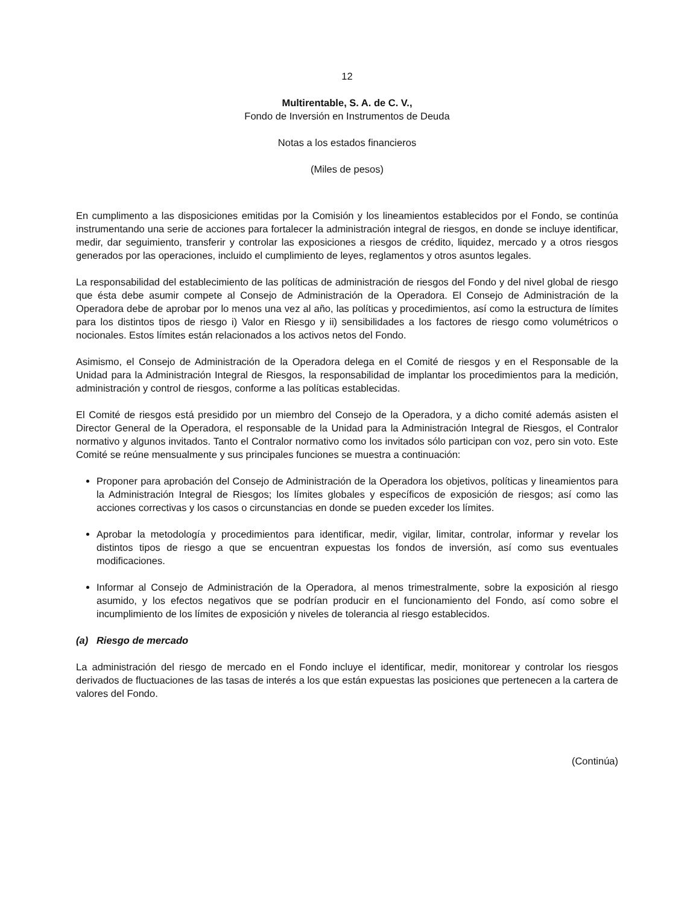12
Multirentable, S. A. de C. V.,
Fondo de Inversión en Instrumentos de Deuda
Notas a los estados financieros
(Miles de pesos)
En cumplimento a las disposiciones emitidas por la Comisión y los lineamientos establecidos por el Fondo, se continúa instrumentando una serie de acciones para fortalecer la administración integral de riesgos, en donde se incluye identificar, medir, dar seguimiento, transferir y controlar las exposiciones a riesgos de crédito, liquidez, mercado y a otros riesgos generados por las operaciones, incluido el cumplimiento de leyes, reglamentos y otros asuntos legales.
La responsabilidad del establecimiento de las políticas de administración de riesgos del Fondo y del nivel global de riesgo que ésta debe asumir compete al Consejo de Administración de la Operadora. El Consejo de Administración de la Operadora debe de aprobar por lo menos una vez al año, las políticas y procedimientos, así como la estructura de límites para los distintos tipos de riesgo i) Valor en Riesgo y ii) sensibilidades a los factores de riesgo como volumétricos o nocionales. Estos límites están relacionados a los activos netos del Fondo.
Asimismo, el Consejo de Administración de la Operadora delega en el Comité de riesgos y en el Responsable de la Unidad para la Administración Integral de Riesgos, la responsabilidad de implantar los procedimientos para la medición, administración y control de riesgos, conforme a las políticas establecidas.
El Comité de riesgos está presidido por un miembro del Consejo de la Operadora, y a dicho comité además asisten el Director General de la Operadora, el responsable de la Unidad para la Administración Integral de Riesgos, el Contralor normativo y algunos invitados. Tanto el Contralor normativo como los invitados sólo participan con voz, pero sin voto. Este Comité se reúne mensualmente y sus principales funciones se muestra a continuación:
Proponer para aprobación del Consejo de Administración de la Operadora los objetivos, políticas y lineamientos para la Administración Integral de Riesgos; los límites globales y específicos de exposición de riesgos; así como las acciones correctivas y los casos o circunstancias en donde se pueden exceder los límites.
Aprobar la metodología y procedimientos para identificar, medir, vigilar, limitar, controlar, informar y revelar los distintos tipos de riesgo a que se encuentran expuestas los fondos de inversión, así como sus eventuales modificaciones.
Informar al Consejo de Administración de la Operadora, al menos trimestralmente, sobre la exposición al riesgo asumido, y los efectos negativos que se podrían producir en el funcionamiento del Fondo, así como sobre el incumplimiento de los límites de exposición y niveles de tolerancia al riesgo establecidos.
(a) Riesgo de mercado
La administración del riesgo de mercado en el Fondo incluye el identificar, medir, monitorear y controlar los riesgos derivados de fluctuaciones de las tasas de interés a los que están expuestas las posiciones que pertenecen a la cartera de valores del Fondo.
(Continúa)